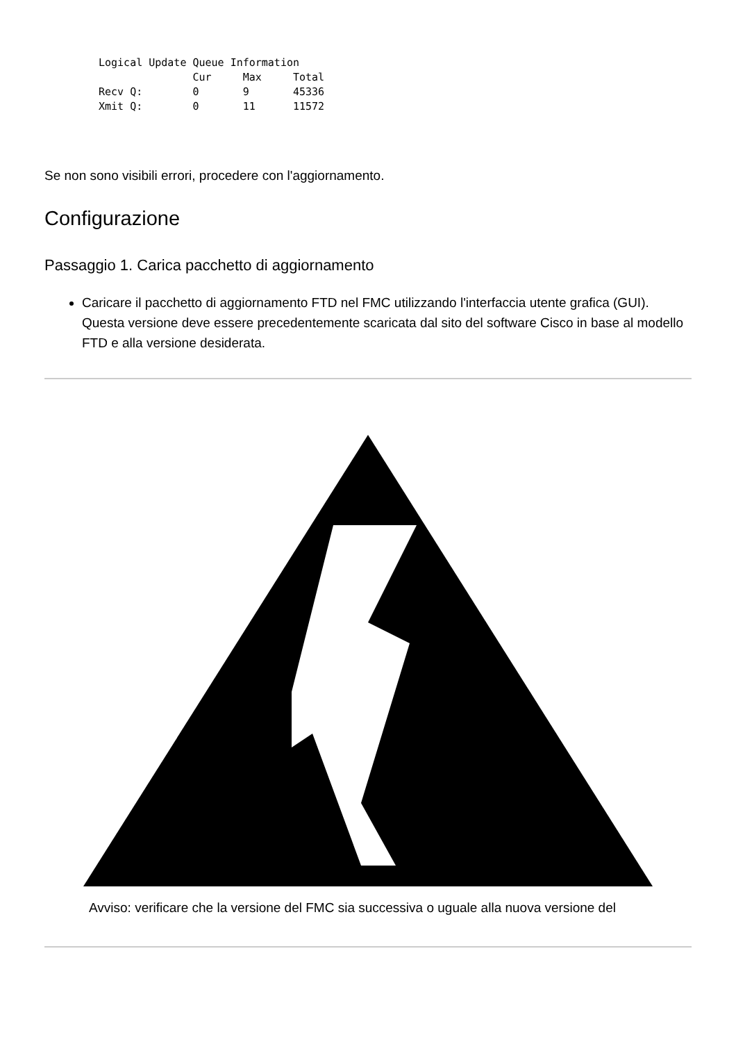Logical Update Queue Information
               Cur     Max     Total
Recv Q:        0       9       45336
Xmit Q:        0       11      11572
Se non sono visibili errori, procedere con l'aggiornamento.
Configurazione
Passaggio 1. Carica pacchetto di aggiornamento
Caricare il pacchetto di aggiornamento FTD nel FMC utilizzando l'interfaccia utente grafica (GUI).
Questa versione deve essere precedentemente scaricata dal sito del software Cisco in base al modello FTD e alla versione desiderata.
Avviso: verificare che la versione del FMC sia successiva o uguale alla nuova versione del